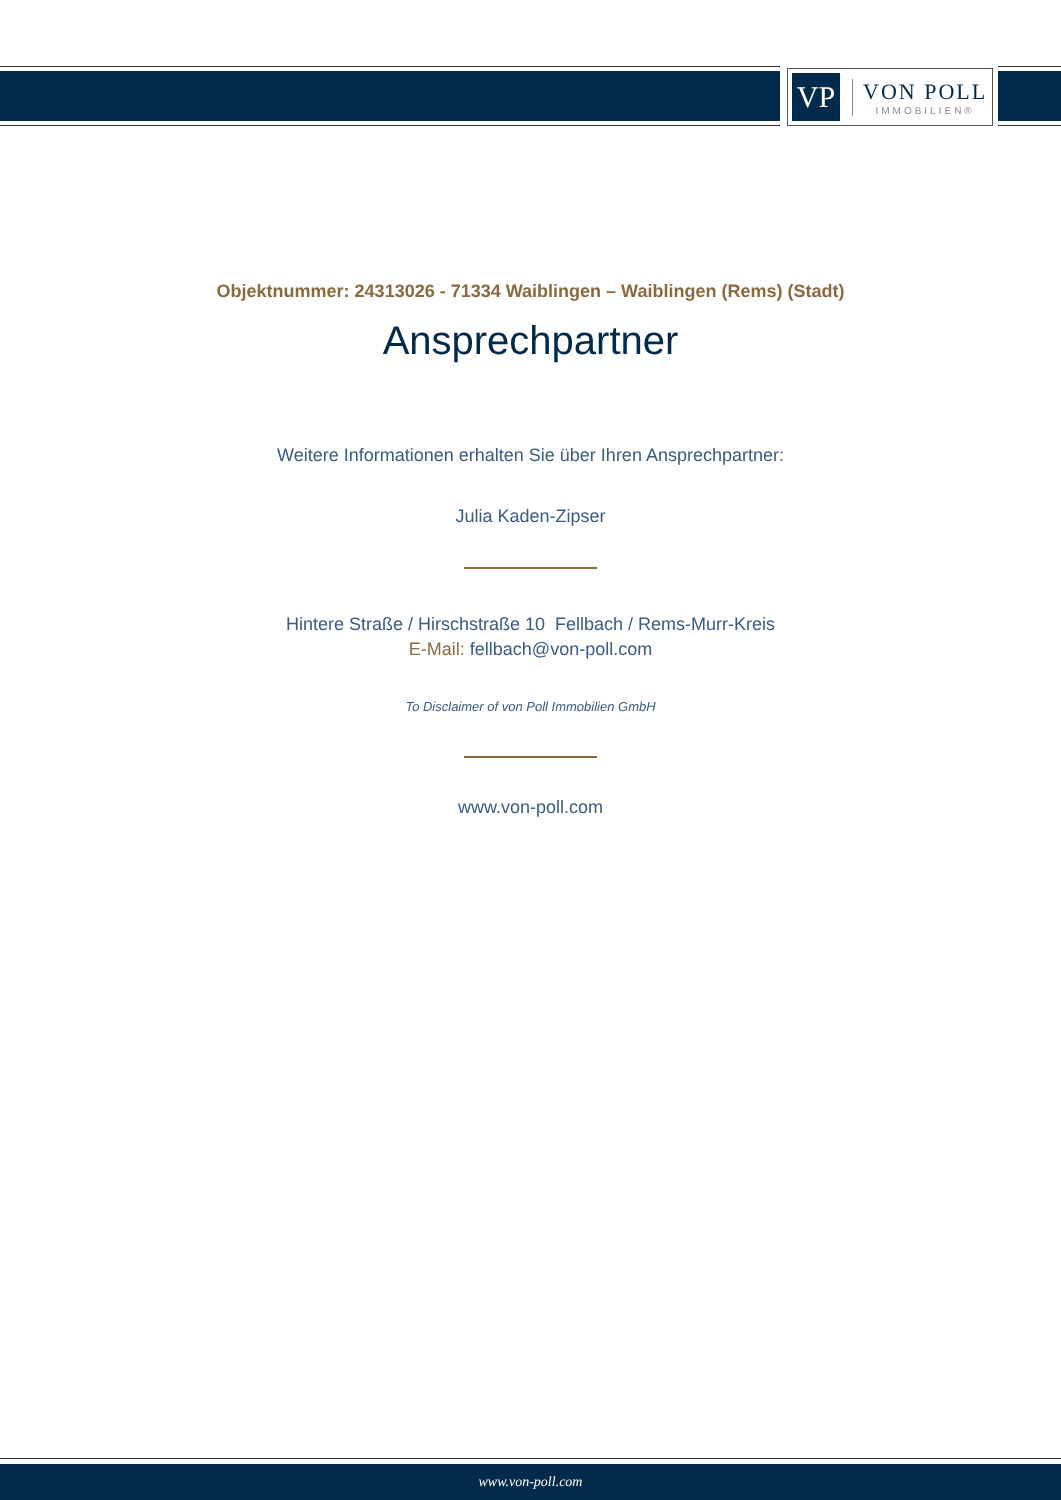VP
VON POLL
IMMOBILIEN®
Objektnummer: 24313026 - 71334 Waiblingen – Waiblingen (Rems) (Stadt)
Ansprechpartner
Weitere Informationen erhalten Sie über Ihren Ansprechpartner:
Julia Kaden-Zipser
Hintere Straße / Hirschstraße 10 Fellbach / Rems-Murr-Kreis
E-Mail: fellbach@von-poll.com
To Disclaimer of von Poll Immobilien GmbH
www.von-poll.com
www.von-poll.com